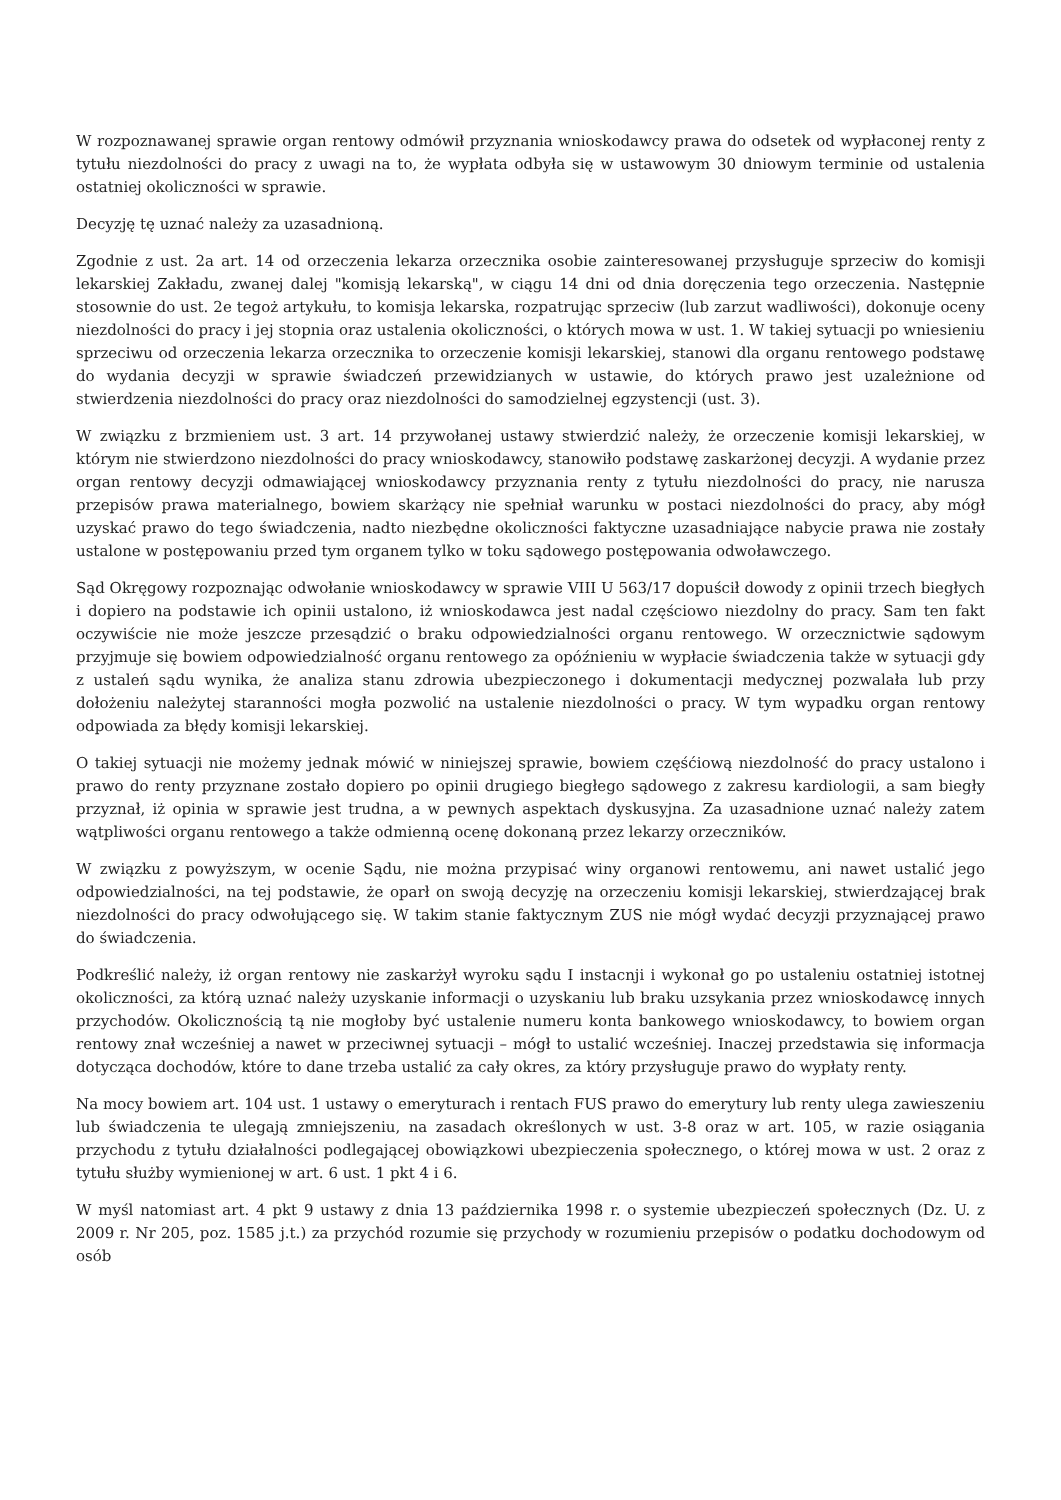W rozpoznawanej sprawie organ rentowy odmówił przyznania wnioskodawcy prawa do odsetek od wypłaconej renty z tytułu niezdolności do pracy z uwagi na to, że wypłata odbyła się w ustawowym 30 dniowym terminie od ustalenia ostatniej okoliczności w sprawie.
Decyzję tę uznać należy za uzasadnioną.
Zgodnie z ust. 2a art. 14 od orzeczenia lekarza orzecznika osobie zainteresowanej przysługuje sprzeciw do komisji lekarskiej Zakładu, zwanej dalej "komisją lekarską", w ciągu 14 dni od dnia doręczenia tego orzeczenia. Następnie stosownie do ust. 2e tegoż artykułu, to komisja lekarska, rozpatrując sprzeciw (lub zarzut wadliwości), dokonuje oceny niezdolności do pracy i jej stopnia oraz ustalenia okoliczności, o których mowa w ust. 1. W takiej sytuacji po wniesieniu sprzeciwu od orzeczenia lekarza orzecznika to orzeczenie komisji lekarskiej, stanowi dla organu rentowego podstawę do wydania decyzji w sprawie świadczeń przewidzianych w ustawie, do których prawo jest uzależnione od stwierdzenia niezdolności do pracy oraz niezdolności do samodzielnej egzystencji (ust. 3).
W związku z brzmieniem ust. 3 art. 14 przywołanej ustawy stwierdzić należy, że orzeczenie komisji lekarskiej, w którym nie stwierdzono niezdolności do pracy wnioskodawcy, stanowiło podstawę zaskarżonej decyzji. A wydanie przez organ rentowy decyzji odmawiającej wnioskodawcy przyznania renty z tytułu niezdolności do pracy, nie narusza przepisów prawa materialnego, bowiem skarżący nie spełniał warunku w postaci niezdolności do pracy, aby mógł uzyskać prawo do tego świadczenia, nadto niezbędne okoliczności faktyczne uzasadniające nabycie prawa nie zostały ustalone w postępowaniu przed tym organem tylko w toku sądowego postępowania odwoławczego.
Sąd Okręgowy rozpoznając odwołanie wnioskodawcy w sprawie VIII U 563/17 dopuścił dowody z opinii trzech biegłych i dopiero na podstawie ich opinii ustalono, iż wnioskodawca jest nadal częściowo niezdolny do pracy. Sam ten fakt oczywiście nie może jeszcze przesądzić o braku odpowiedzialności organu rentowego. W orzecznictwie sądowym przyjmuje się bowiem odpowiedzialność organu rentowego za opóźnieniu w wypłacie świadczenia także w sytuacji gdy z ustaleń sądu wynika, że analiza stanu zdrowia ubezpieczonego i dokumentacji medycznej pozwalała lub przy dołożeniu należytej staranności mogła pozwolić na ustalenie niezdolności o pracy. W tym wypadku organ rentowy odpowiada za błędy komisji lekarskiej.
O takiej sytuacji nie możemy jednak mówić w niniejszej sprawie, bowiem częśćiową niezdolność do pracy ustalono i prawo do renty przyznane zostało dopiero po opinii drugiego biegłego sądowego z zakresu kardiologii, a sam biegły przyznał, iż opinia w sprawie jest trudna, a w pewnych aspektach dyskusyjna. Za uzasadnione uznać należy zatem wątpliwości organu rentowego a także odmienną ocenę dokonaną przez lekarzy orzeczników.
W związku z powyższym, w ocenie Sądu, nie można przypisać winy organowi rentowemu, ani nawet ustalić jego odpowiedzialności, na tej podstawie, że oparł on swoją decyzję na orzeczeniu komisji lekarskiej, stwierdzającej brak niezdolności do pracy odwołującego się. W takim stanie faktycznym ZUS nie mógł wydać decyzji przyznającej prawo do świadczenia.
Podkreślić należy, iż organ rentowy nie zaskarżył wyroku sądu I instacnji i wykonał go po ustaleniu ostatniej istotnej okoliczności, za którą uznać należy uzyskanie informacji o uzyskaniu lub braku uzsykania przez wnioskodawcę innych przychodów. Okolicznością tą nie mogłoby być ustalenie numeru konta bankowego wnioskodawcy, to bowiem organ rentowy znał wcześniej a nawet w przeciwnej sytuacji – mógł to ustalić wcześniej. Inaczej przedstawia się informacja dotycząca dochodów, które to dane trzeba ustalić za cały okres, za który przysługuje prawo do wypłaty renty.
Na mocy bowiem art. 104 ust. 1 ustawy o emeryturach i rentach FUS prawo do emerytury lub renty ulega zawieszeniu lub świadczenia te ulegają zmniejszeniu, na zasadach określonych w ust. 3-8 oraz w art. 105, w razie osiągania przychodu z tytułu działalności podlegającej obowiązkowi ubezpieczenia społecznego, o której mowa w ust. 2 oraz z tytułu służby wymienionej w art. 6 ust. 1 pkt 4 i 6.
W myśl natomiast art. 4 pkt 9 ustawy z dnia 13 października 1998 r. o systemie ubezpieczeń społecznych (Dz. U. z 2009 r. Nr 205, poz. 1585 j.t.) za przychód rozumie się przychody w rozumieniu przepisów o podatku dochodowym od osób